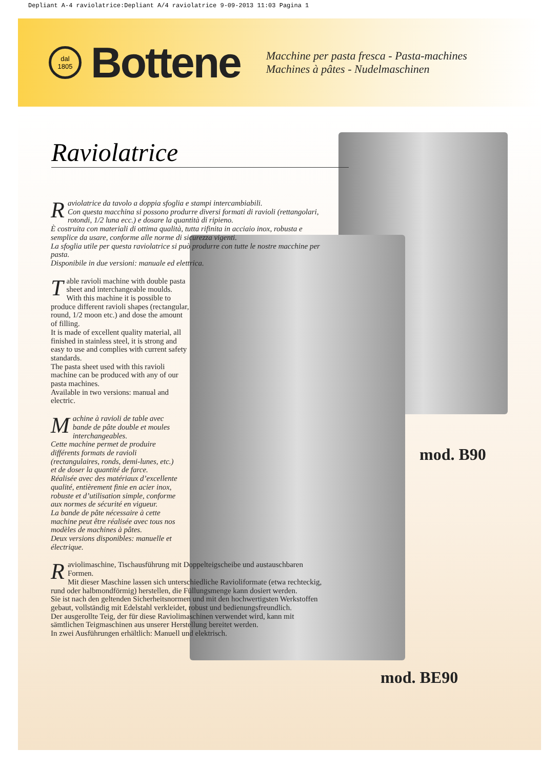Depliant A-4 raviolatrice:Depliant A/4 raviolatrice 9-09-2013 11:03 Pagina 1
dal
1805
Bottene
Macchine per pasta fresca - Pasta-machines
Machines à pâtes - Nudelmaschinen
Raviolatrice
Raviolatrice da tavolo a doppia sfoglia e stampi intercambiabili.
Con questa macchina si possono produrre diversi formati di ravioli (rettangolari, rotondi, 1/2 luna ecc.) e dosare la quantità di ripieno.
È costruita con materiali di ottima qualità, tutta rifinita in acciaio inox, robusta e semplice da usare, conforme alle norme di sicurezza vigenti.
La sfoglia utile per questa raviolatrice si può produrre con tutte le nostre macchine per pasta.
Disponibile in due versioni: manuale ed elettrica.
Table ravioli machine with double pasta sheet and interchangeable moulds.
With this machine it is possible to produce different ravioli shapes (rectangular, round, 1/2 moon etc.) and dose the amount of filling.
It is made of excellent quality material, all finished in stainless steel, it is strong and easy to use and complies with current safety standards.
The pasta sheet used with this ravioli machine can be produced with any of our pasta machines.
Available in two versions: manual and electric.
Machine à ravioli de table avec bande de pâte double et moules interchangeables.
Cette machine permet de produire différents formats de ravioli (rectangulaires, ronds, demi-lunes, etc.) et de doser la quantité de farce.
Réalisée avec des matériaux d’excellente qualité, entièrement finie en acier inox, robuste et d’utilisation simple, conforme aux normes de sécurité en vigueur.
La bande de pâte nécessaire à cette machine peut être réalisée avec tous nos modèles de machines à pâtes.
Deux versions disponibles: manuelle et électrique.
Raviolimaschine, Tischausführung mit Doppelteigscheibe und austauschbaren Formen.
Mit dieser Maschine lassen sich unterschiedliche Ravioliformate (etwa rechteckig, rund oder halbmondförmig) herstellen, die Füllungsmenge kann dosiert werden.
Sie ist nach den geltenden Sicherheitsnormen und mit den hochwertigsten Werkstoffen gebaut, vollständig mit Edelstahl verkleidet, robust und bedienungsfreundlich.
Der ausgerollte Teig, der für diese Raviolimaschinen verwendet wird, kann mit sämtlichen Teigmaschinen aus unserer Herstellung bereitet werden.
In zwei Ausführungen erhältlich: Manuell und elektrisch.
mod. B90
mod. BE90